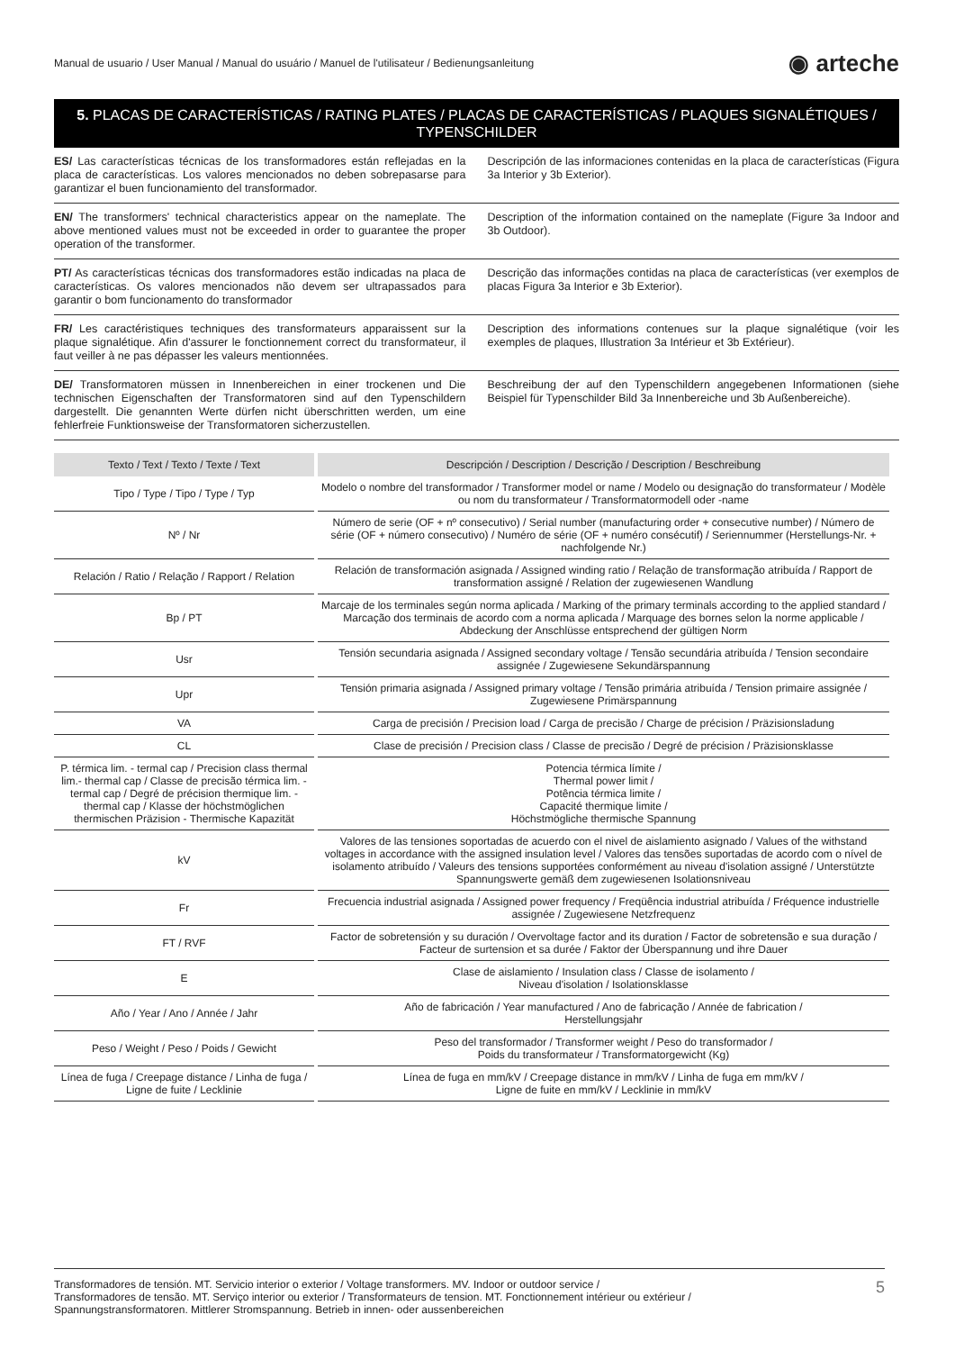Manual de usuario / User Manual / Manual do usuário / Manuel de l'utilisateur / Bedienungsanleitung ◉ arteche
5. PLACAS DE CARACTERÍSTICAS / RATING PLATES / PLACAS DE CARACTERÍSTICAS / PLAQUES SIGNALÉTIQUES / TYPENSCHILDER
ES/ Las características técnicas de los transformadores están reflejadas en la placa de características. Los valores mencionados no deben sobrepasarse para garantizar el buen funcionamiento del transformador.
Descripción de las informaciones contenidas en la placa de características (Figura 3a Interior y 3b Exterior).
EN/ The transformers' technical characteristics appear on the nameplate. The above mentioned values must not be exceeded in order to guarantee the proper operation of the transformer.
Description of the information contained on the nameplate (Figure 3a Indoor and 3b Outdoor).
PT/ As características técnicas dos transformadores estão indicadas na placa de características. Os valores mencionados não devem ser ultrapassados para garantir o bom funcionamento do transformador
Descrição das informações contidas na placa de características (ver exemplos de placas Figura 3a Interior e 3b Exterior).
FR/ Les caractéristiques techniques des transformateurs apparaissent sur la plaque signalétique. Afin d'assurer le fonctionnement correct du transformateur, il faut veiller à ne pas dépasser les valeurs mentionnées.
Description des informations contenues sur la plaque signalétique (voir les exemples de plaques, Illustration 3a Intérieur et 3b Extérieur).
DE/ Transformatoren müssen in Innenbereichen in einer trockenen und Die technischen Eigenschaften der Transformatoren sind auf den Typenschildern dargestellt. Die genannten Werte dürfen nicht überschritten werden, um eine fehlerfreie Funktionsweise der Transformatoren sicherzustellen.
Beschreibung der auf den Typenschildern angegebenen Informationen (siehe Beispiel für Typenschilder Bild 3a Innenbereiche und 3b Außenbereiche).
| Texto / Text / Texto / Texte / Text | Descripción / Description / Descrição / Description / Beschreibung |
| --- | --- |
| Tipo / Type / Tipo / Type / Typ | Modelo o nombre del transformador / Transformer model or name / Modelo ou designação do transformateur / Modèle ou nom du transformateur / Transformatormodell oder -name |
| Nº / Nr | Número de serie (OF + nº consecutivo) / Serial number (manufacturing order + consecutive number) / Número de série (OF + número consecutivo) / Numéro de série (OF + numéro consécutif) / Seriennummer (Herstellungs-Nr. + nachfolgende Nr.) |
| Relación / Ratio / Relação / Rapport / Relation | Relación de transformación asignada / Assigned winding ratio / Relação de transformação atribuída / Rapport de transformation assigné / Relation der zugewiesenen Wandlung |
| Bp / PT | Marcaje de los terminales según norma aplicada / Marking of the primary terminals according to the applied standard / Marcação dos terminais de acordo com a norma aplicada / Marquage des bornes selon la norme applicable / Abdeckung der Anschlüsse entsprechend der gültigen Norm |
| Usr | Tensión secundaria asignada / Assigned secondary voltage / Tensão secundária atribuída / Tension secondaire assignée / Zugewiesene Sekundärspannung |
| Upr | Tensión primaria asignada / Assigned primary voltage / Tensão primária atribuída / Tension primaire assignée / Zugewiesene Primärspannung |
| VA | Carga de precisión / Precision load / Carga de precisão / Charge de précision / Präzisionsladung |
| CL | Clase de precisión / Precision class / Classe de precisão / Degré de précision / Präzisionsklasse |
| P. térmica lim. - termal cap / Precision class thermal lim.- thermal cap / Classe de precisão térmica lim. - termal cap / Degré de précision thermique lim. - thermal cap / Klasse der höchstmöglichen thermischen Präzision - Thermische Kapazität | Potencia térmica límite / Thermal power limit / Potência térmica limite / Capacité thermique limite / Höchstmögliche thermische Spannung |
| kV | Valores de las tensiones soportadas de acuerdo con el nivel de aislamiento asignado / Values of the withstand voltages in accordance with the assigned insulation level / Valores das tensões suportadas de acordo com o nível de isolamento atribuído / Valeurs des tensions supportées conformément au niveau d'isolation assigné / Unterstützte Spannungswerte gemäß dem zugewiesenen Isolationsniveau |
| Fr | Frecuencia industrial asignada / Assigned power frequency / Freqüência industrial atribuída / Fréquence industrielle assignée / Zugewiesene Netzfrequenz |
| FT / RVF | Factor de sobretensión y su duración / Overvoltage factor and its duration / Factor de sobretensão e sua duração / Facteur de surtension et sa durée / Faktor der Überspannung und ihre Dauer |
| E | Clase de aislamiento / Insulation class / Classe de isolamento / Niveau d'isolation / Isolationsklasse |
| Año / Year / Ano / Année / Jahr | Año de fabricación / Year manufactured / Ano de fabricação / Année de fabrication / Herstellungsjahr |
| Peso / Weight / Peso / Poids / Gewicht | Peso del transformador / Transformer weight / Peso do transformador / Poids du transformateur / Transformatorgewicht (Kg) |
| Línea de fuga / Creepage distance / Linha de fuga / Ligne de fuite / Lecklinie | Línea de fuga en mm/kV / Creepage distance in mm/kV / Linha de fuga em mm/kV / Ligne de fuite en mm/kV / Lecklinie in mm/kV |
Transformadores de tensión. MT. Servicio interior o exterior / Voltage transformers. MV. Indoor or outdoor service /
Transformadores de tensão. MT. Serviço interior ou exterior / Transformateurs de tension. MT. Fonctionnement intérieur ou extérieur /
Spannungstransformatoren. Mittlerer Stromspannung. Betrieb in innen- oder aussenbereichen 5